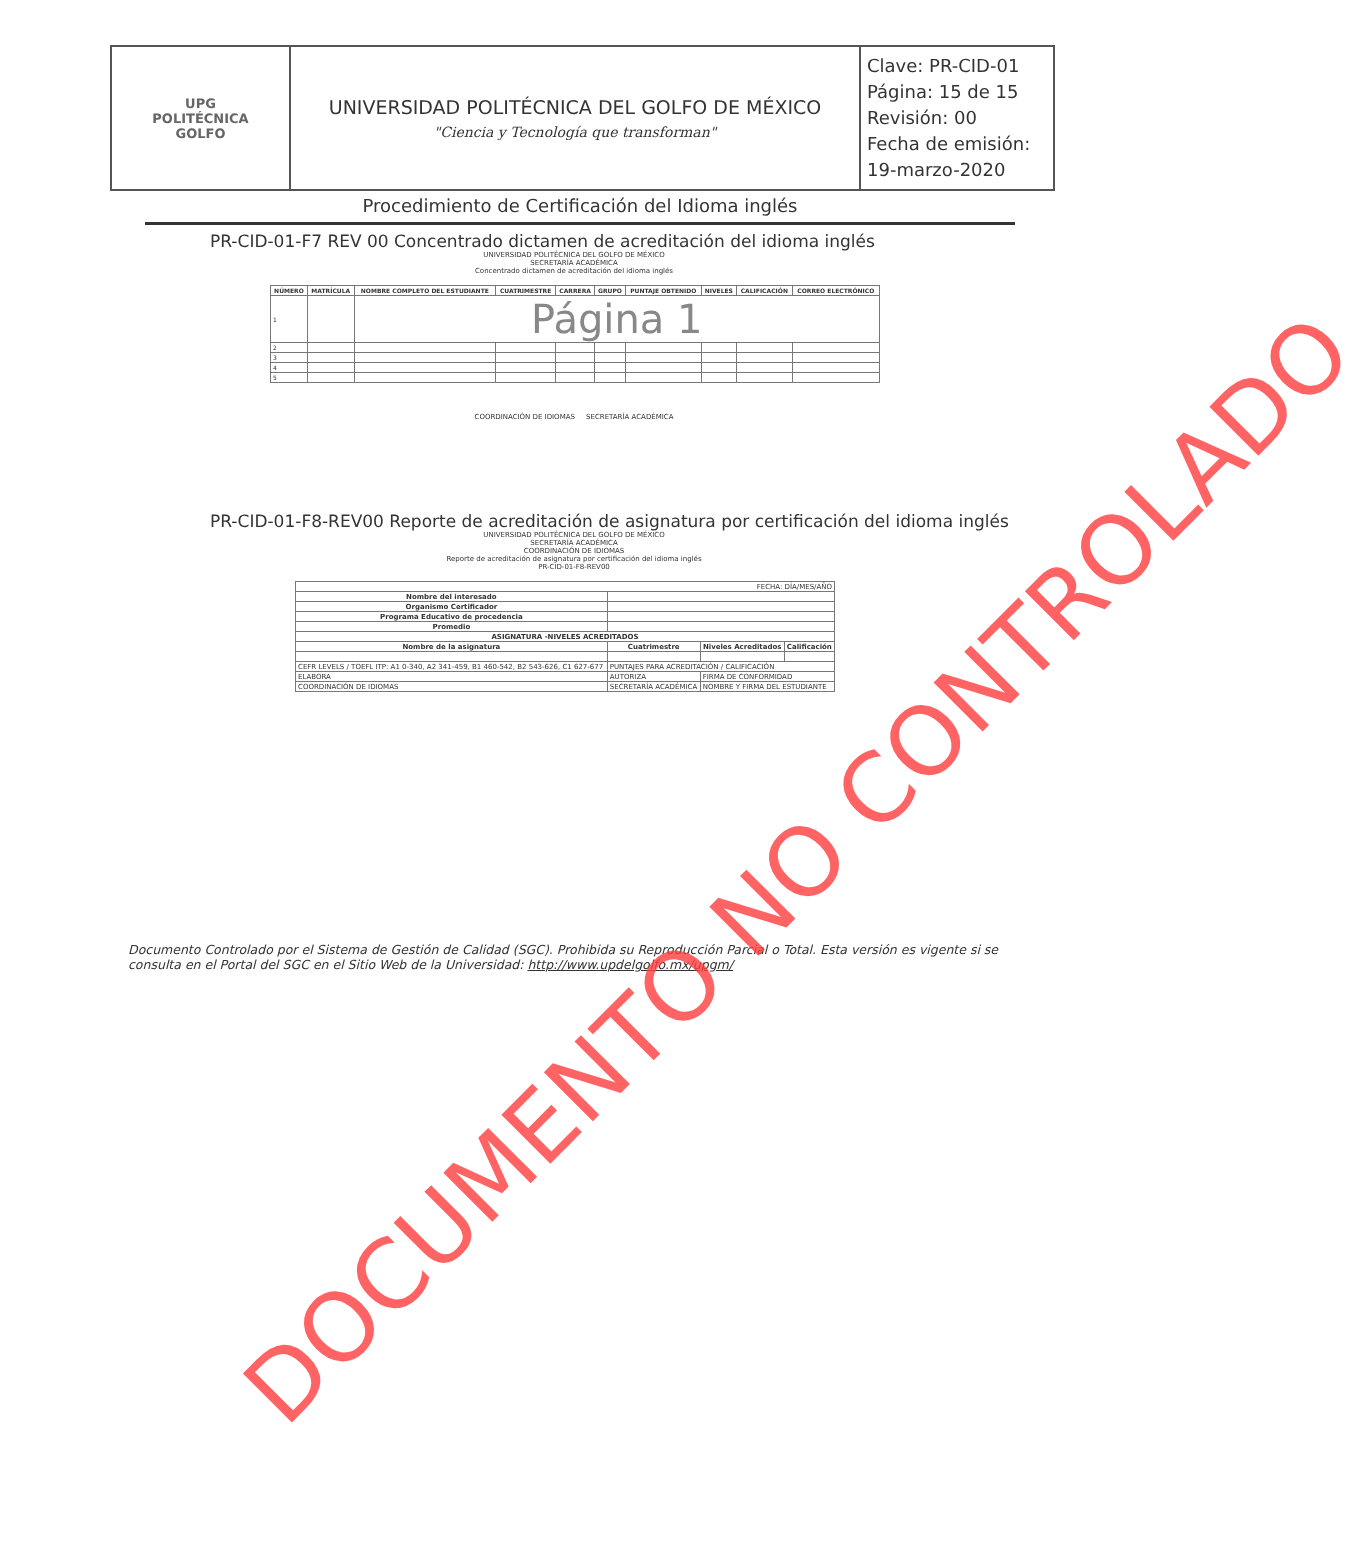| UPG POLITÉCNICA GOLFO | UNIVERSIDAD POLITÉCNICA DEL GOLFO DE MÉXICO "Ciencia y Tecnología que transforman" | Clave: PR-CID-01 Página: 15 de 15 Revisión: 00 Fecha de emisión: 19-marzo-2020 |
Procedimiento de Certificación del Idioma inglés
PR-CID-01-F7 REV 00 Concentrado dictamen de acreditación del idioma inglés
UNIVERSIDAD POLITÉCNICA DEL GOLFO DE MÉXICO
SECRETARÍA ACADÉMICA
Concentrado dictamen de acreditación del idioma inglés
| NÚMERO | MATRÍCULA | NOMBRE COMPLETO DEL ESTUDIANTE | CUATRIMESTRE | CARRERA | GRUPO | PUNTAJE OBTENIDO | NIVELES | CALIFICACIÓN | CORREO ELECTRÓNICO |
| --- | --- | --- | --- | --- | --- | --- | --- | --- | --- |
| 1 | | Página 1 | | | | | | | |
| 2 | | | | | | | | | |
| 3 | | | | | | | | | |
| 4 | | | | | | | | | |
| 5 | | | | | | | | | |
COORDINACIÓN DE IDIOMAS SECRETARÍA ACADÉMICA
PR-CID-01-F8-REV00 Reporte de acreditación de asignatura por certificación del idioma inglés
UNIVERSIDAD POLITÉCNICA DEL GOLFO DE MÉXICO
SECRETARÍA ACADÉMICA
COORDINACIÓN DE IDIOMAS
Reporte de acreditación de asignatura por certificación del idioma inglés
PR-CID-01-F8-REV00
| FECHA: DÍA/MES/AÑO | | | |
| Nombre del interesado | | | |
| Organismo Certificador | | | |
| Programa Educativo de procedencia | | | |
| Promedio | | | |
| ASIGNATURA -NIVELES ACREDITADOS | | | |
| Nombre de la asignatura | Cuatrimestre | Niveles Acreditados | Calificación |
| CEFR LEVELS / TOEFL ITP: A1 0-340, A2 341-459, B1 460-542, B2 543-626, C1 627-677 | PUNTAJES PARA ACREDITACIÓN / CALIFICACIÓN | | |
| ELABORA | AUTORIZA | FIRMA DE CONFORMIDAD | |
| COORDINACIÓN DE IDIOMAS | SECRETARÍA ACADÉMICA | NOMBRE Y FIRMA DEL ESTUDIANTE | |
Documento Controlado por el Sistema de Gestión de Calidad (SGC). Prohibida su Reproducción Parcial o Total. Esta versión es vigente si se consulta en el Portal del SGC en el Sitio Web de la Universidad: http://www.updelgolfo.mx/upgm/
DOCUMENTO NO CONTROLADO